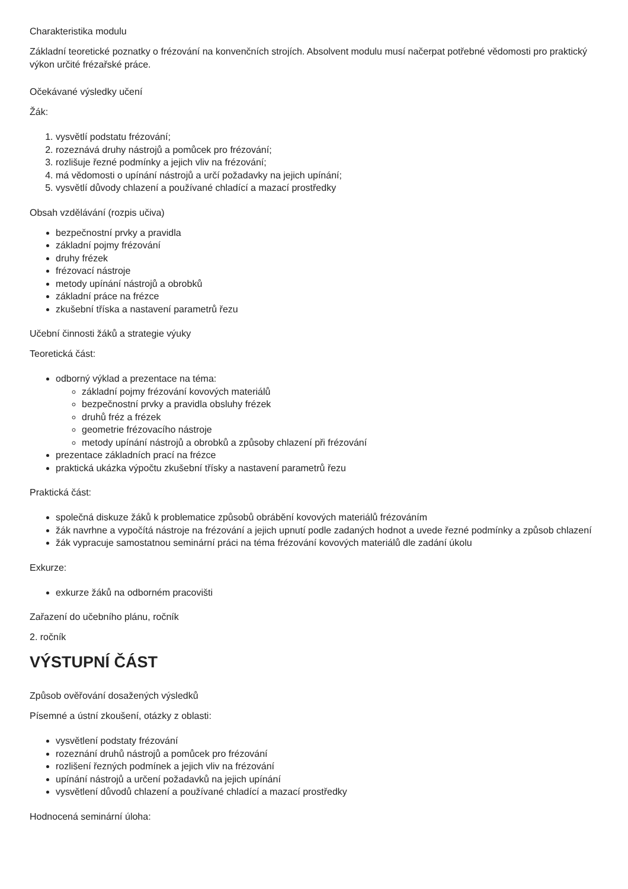Charakteristika modulu
Základní teoretické poznatky o frézování na konvenčních strojích. Absolvent modulu musí načerpat potřebné vědomosti pro praktický výkon určité frézařské práce.
Očekávané výsledky učení
Žák:
1. vysvětlí podstatu frézování;
2. rozeznává druhy nástrojů a pomůcek pro frézování;
3. rozlišuje řezné podmínky a jejich vliv na frézování;
4. má vědomosti o upínání nástrojů a určí požadavky na jejich upínání;
5. vysvětlí důvody chlazení a používané chladící a mazací prostředky
Obsah vzdělávání (rozpis učiva)
bezpečnostní prvky a pravidla
základní pojmy frézování
druhy frézek
frézovací nástroje
metody upínání nástrojů a obrobků
základní práce na frézce
zkušební tříska a nastavení parametrů řezu
Učební činnosti žáků a strategie výuky
Teoretická část:
odborný výklad a prezentace na téma:
základní pojmy frézování kovových materiálů
bezpečnostní prvky a pravidla obsluhy frézek
druhů fréz a frézek
geometrie frézovacího nástroje
metody upínání nástrojů a obrobků a způsoby chlazení při frézování
prezentace základních prací na frézce
praktická ukázka výpočtu zkušební třísky a nastavení parametrů řezu
Praktická část:
společná diskuze žáků k problematice způsobů obrábění kovových materiálů frézováním
žák navrhne a vypočítá nástroje na frézování a jejich upnutí podle zadaných hodnot a uvede řezné podmínky a způsob chlazení
žák vypracuje samostatnou seminární práci na téma frézování kovových materiálů dle zadání úkolu
Exkurze:
exkurze žáků na odborném pracovišti
Zařazení do učebního plánu, ročník
2. ročník
VÝSTUPNÍ ČÁST
Způsob ověřování dosažených výsledků
Písemné a ústní zkoušení, otázky z oblasti:
vysvětlení podstaty frézování
rozeznání druhů nástrojů a pomůcek pro frézování
rozlišení řezných podmínek a jejich vliv na frézování
upínání nástrojů a určení požadavků na jejich upínání
vysvětlení důvodů chlazení a používané chladící a mazací prostředky
Hodnocená seminární úloha: